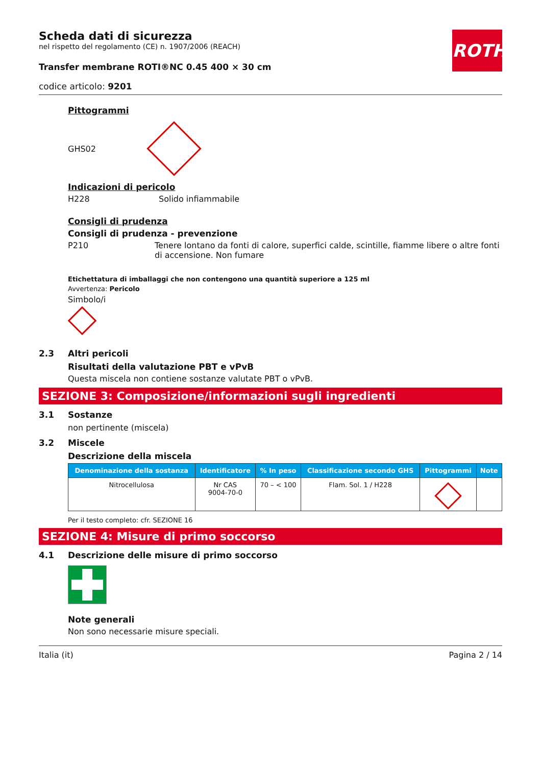Scheda dati di sicurezza
nel rispetto del regolamento (CE) n. 1907/2006 (REACH)
Transfer membrane ROTI®NC 0.45 400 × 30 cm
codice articolo: 9201
ROTH
Pittogrammi
GHS02
Indicazioni di pericolo
H228 Solido infiammabile
Consigli di prudenza
Consigli di prudenza - prevenzione
P210 Tenere lontano da fonti di calore, superfici calde, scintille, fiamme libere o altre fonti di accensione. Non fumare
Etichettatura di imballaggi che non contengono una quantità superiore a 125 ml
Avvertenza: Pericolo
Simbolo/i
2.3 Altri pericoli
Risultati della valutazione PBT e vPvB
Questa miscela non contiene sostanze valutate PBT o vPvB.
SEZIONE 3: Composizione/informazioni sugli ingredienti
3.1 Sostanze
non pertinente (miscela)
3.2 Miscele
Descrizione della miscela
| Denominazione della sostanza | Identificatore | % In peso | Classificazione secondo GHS | Pittogrammi | Note |
| --- | --- | --- | --- | --- | --- |
| Nitrocellulosa | Nr CAS 9004-70-0 | 70 – < 100 | Flam. Sol. 1 / H228 | | |
Per il testo completo: cfr. SEZIONE 16
SEZIONE 4: Misure di primo soccorso
4.1 Descrizione delle misure di primo soccorso
Note generali
Non sono necessarie misure speciali.
Italia (it) Pagina 2 / 14